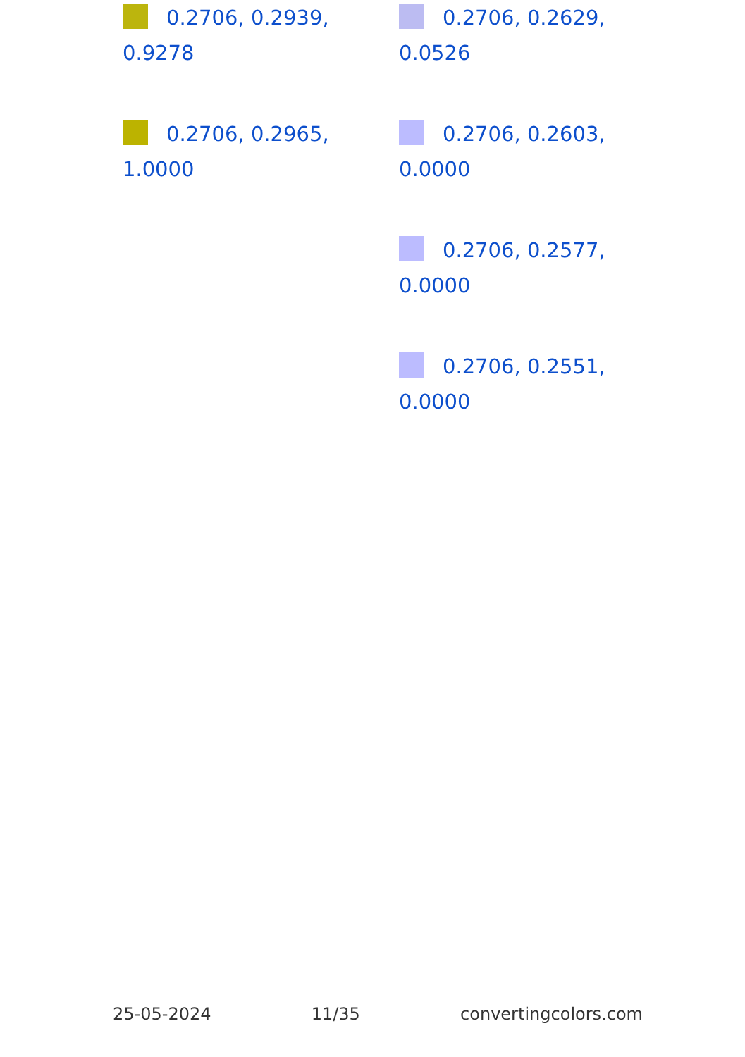0.2706, 0.2939, 0.9278
0.2706, 0.2965, 1.0000
0.2706, 0.2629, 0.0526
0.2706, 0.2603, 0.0000
0.2706, 0.2577, 0.0000
0.2706, 0.2551, 0.0000
25-05-2024 11/35 convertingcolors.com